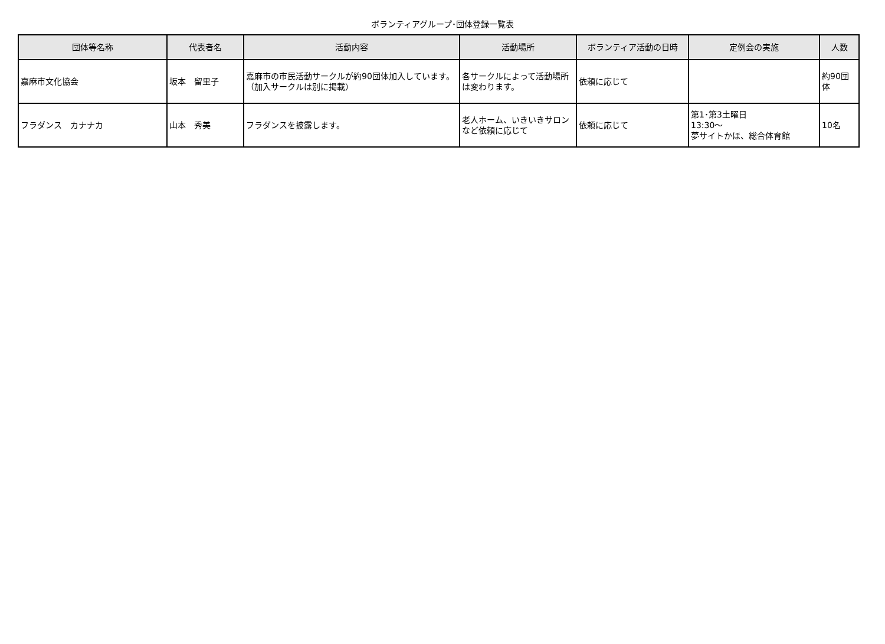ボランティアグループ･団体登録一覧表
| 団体等名称 | 代表者名 | 活動内容 | 活動場所 | ボランティア活動の日時 | 定例会の実施 | 人数 |
| --- | --- | --- | --- | --- | --- | --- |
| 嘉麻市文化協会 | 坂本 留里子 | 嘉麻市の市民活動サークルが約90団体加入しています。（加入サークルは別に掲載） | 各サークルによって活動場所は変わります。 | 依頼に応じて | | 約90団体 |
| フラダンス カナナカ | 山本 秀美 | フラダンスを披露します。 | 老人ホーム、いきいきサロンなど依頼に応じて | 依頼に応じて | 第1･第3土曜日 13:30～ 夢サイトかほ、総合体育館 | 10名 |